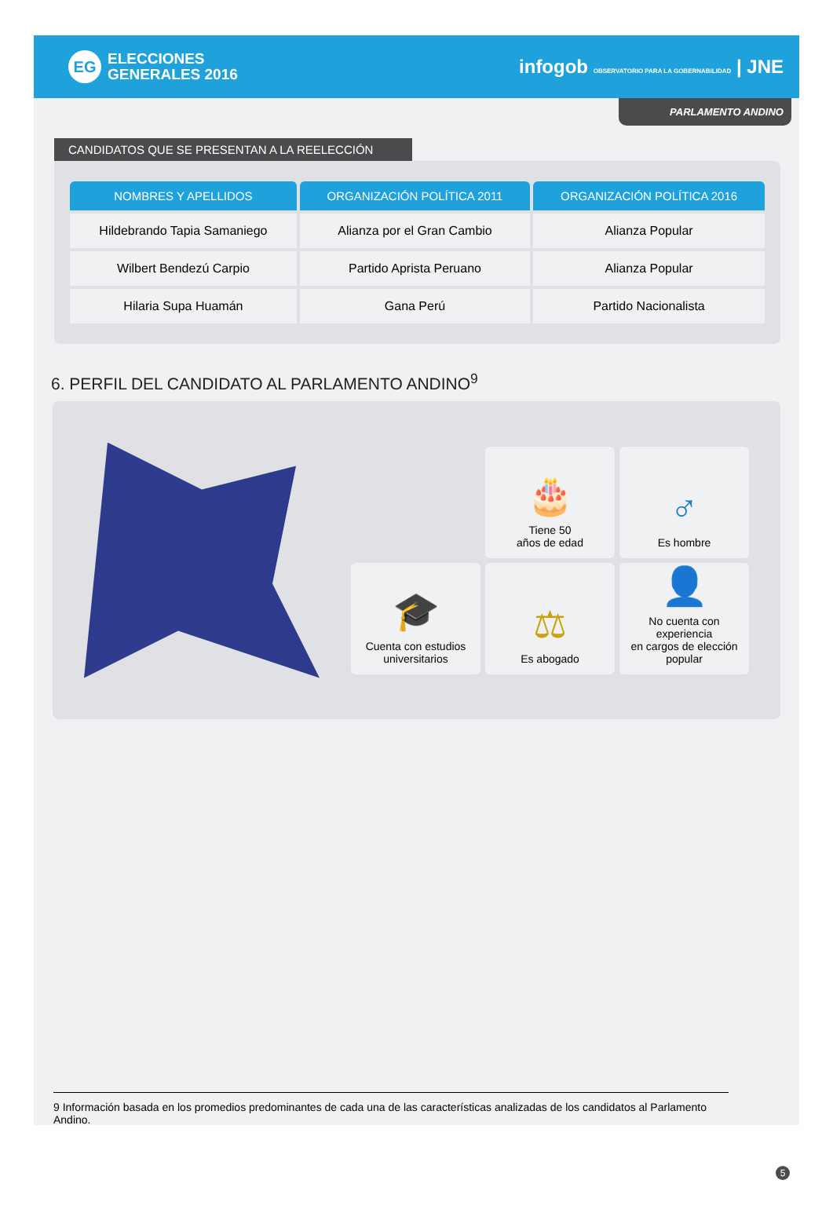EG
ELECCIONES
GENERALES 2016
infogob OBSERVATORIO PARA LA GOBERNABILIDAD | JNE
PARLAMENTO ANDINO
CANDIDATOS QUE SE PRESENTAN A LA REELECCIÓN
| NOMBRES Y APELLIDOS | ORGANIZACIÓN POLÍTICA 2011 | ORGANIZACIÓN POLÍTICA 2016 |
| --- | --- | --- |
| Hildebrando Tapia Samaniego | Alianza por el Gran Cambio | Alianza Popular |
| Wilbert Bendezú Carpio | Partido Aprista Peruano | Alianza Popular |
| Hilaria Supa Huamán | Gana Perú | Partido Nacionalista |
6. PERFIL DEL CANDIDATO AL PARLAMENTO ANDINO<sup>9</sup>
🎂
Tiene 50
años de edad
♂
Es hombre
🎓
Cuenta con estudios
universitarios
⚖
Es abogado
👤
No cuenta con experiencia
en cargos de elección popular
9 Información basada en los promedios predominantes de cada una de las características analizadas de los candidatos al Parlamento Andino.
5